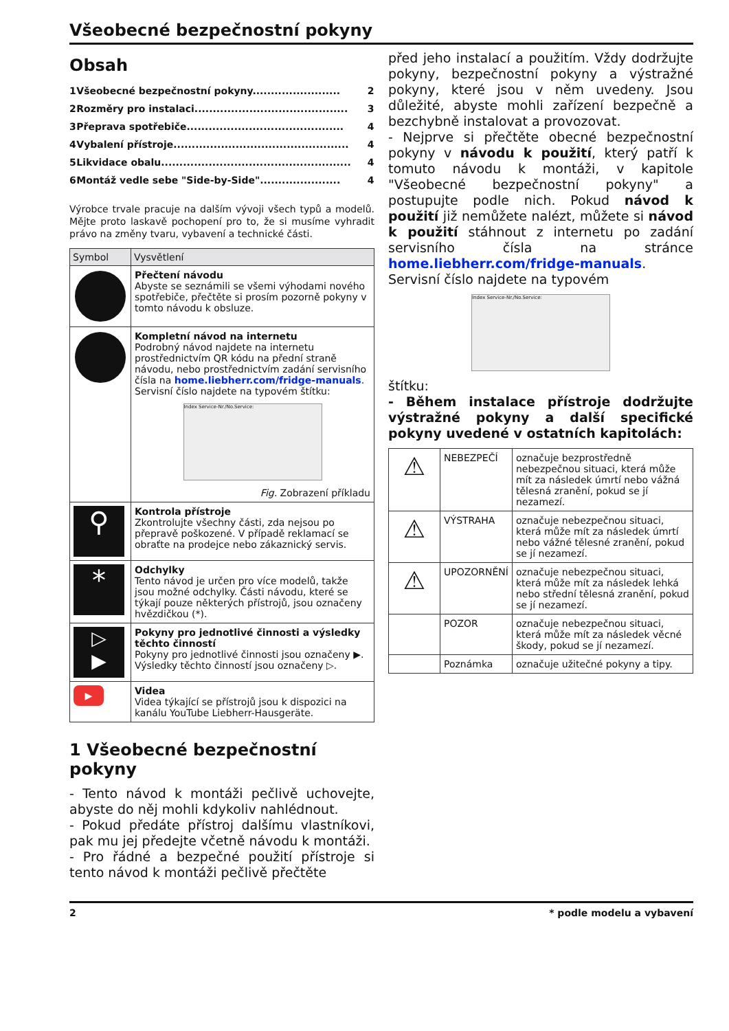Všeobecné bezpečnostní pokyny
Obsah
| 1 | Všeobecné bezpečnostní pokyny........................ | 2 |
| 2 | Rozměry pro instalaci.......................................... | 3 |
| 3 | Přeprava spotřebiče........................................... | 4 |
| 4 | Vybalení přístroje................................................ | 4 |
| 5 | Likvidace obalu.................................................... | 4 |
| 6 | Montáž vedle sebe "Side-by-Side"...................... | 4 |
Výrobce trvale pracuje na dalším vývoji všech typů a modelů. Mějte proto laskavě pochopení pro to, že si musíme vyhradit právo na změny tvaru, vybavení a technické části.
| Symbol | Vysvětlení |
| --- | --- |
| | Přečtení návodu Abyste se seznámili se všemi výhodami nového spotřebiče, přečtěte si prosím pozorně pokyny v tomto návodu k obsluze. |
| | Kompletní návod na internetu Podrobný návod najdete na internetu prostřednictvím QR kódu na přední straně návodu, nebo prostřednictvím zadání servisního čísla na home.liebherr.com/fridge-manuals . Servisní číslo najdete na typovém štítku: Index Service-Nr./No.Service: Fig. Zobrazení příkladu |
| ⚲ | Kontrola přístroje Zkontrolujte všechny části, zda nejsou po přepravě poškozené. V případě reklamací se obraťte na prodejce nebo zákaznický servis. |
| * | Odchylky Tento návod je určen pro více modelů, takže jsou možné odchylky. Části návodu, které se týkají pouze některých přístrojů, jsou označeny hvězdičkou (*). |
| ▷ ▶ | Pokyny pro jednotlivé činnosti a výsledky těchto činností Pokyny pro jednotlivé činnosti jsou označeny ▶. Výsledky těchto činností jsou označeny ▷. |
| ▶ | Videa Videa týkající se přístrojů jsou k dispozici na kanálu YouTube Liebherr-Hausgeräte. |
1 Všeobecné bezpečnostní pokyny
- Tento návod k montáži pečlivě uchovejte, abyste do něj mohli kdykoliv nahlédnout.
- Pokud předáte přístroj dalšímu vlastníkovi, pak mu jej předejte včetně návodu k montáži.
- Pro řádné a bezpečné použití přístroje si tento návod k montáži pečlivě přečtěte
před jeho instalací a použitím. Vždy dodržujte pokyny, bezpečnostní pokyny a výstražné pokyny, které jsou v něm uvedeny. Jsou důležité, abyste mohli zařízení bezpečně a bezchybně instalovat a provozovat.
- Nejprve si přečtěte obecné bezpečnostní pokyny v návodu k použití, který patří k tomuto návodu k montáži, v kapitole "Všeobecné bezpečnostní pokyny" a postupujte podle nich. Pokud návod k použití již nemůžete nalézt, můžete si návod k použití stáhnout z internetu po zadání servisního čísla na stránce home.liebherr.com/fridge-manuals. Servisní číslo najdete na typovém
Index Service-Nr./No.Service:
štítku:
- Během instalace přístroje dodržujte výstražné pokyny a další specifické pokyny uvedené v ostatních kapitolách:
| ⚠ | NEBEZPEČÍ | označuje bezprostředně nebezpečnou situaci, která může mít za následek úmrtí nebo vážná tělesná zranění, pokud se jí nezamezí. |
| ⚠ | VÝSTRAHA | označuje nebezpečnou situaci, která může mít za následek úmrtí nebo vážné tělesné zranění, pokud se jí nezamezí. |
| ⚠ | UPOZORNĚNÍ | označuje nebezpečnou situaci, která může mít za následek lehká nebo střední tělesná zranění, pokud se jí nezamezí. |
| | POZOR | označuje nebezpečnou situaci, která může mít za následek věcné škody, pokud se jí nezamezí. |
| | Poznámka | označuje užitečné pokyny a tipy. |
2 * podle modelu a vybavení